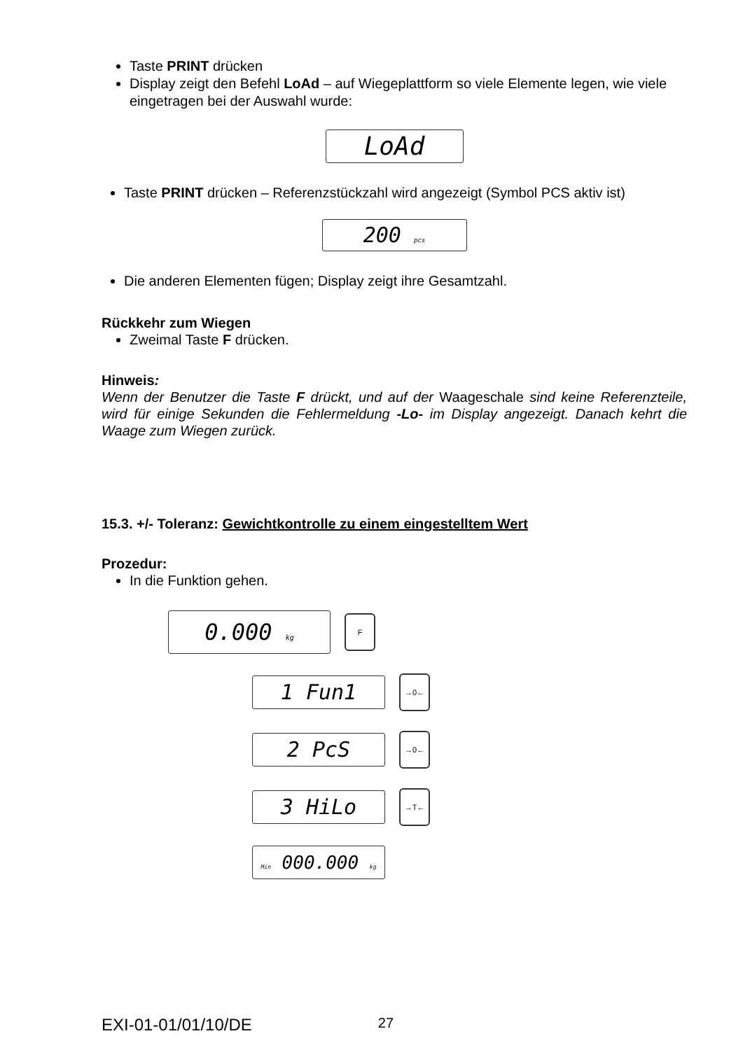Taste PRINT drücken
Display zeigt den Befehl LoAd – auf Wiegeplattform so viele Elemente legen, wie viele eingetragen bei der Auswahl wurde:
LoAd
Taste PRINT drücken – Referenzstückzahl wird angezeigt (Symbol PCS aktiv ist)
200 pcs
Die anderen Elementen fügen; Display zeigt ihre Gesamtzahl.
Rückkehr zum Wiegen
Zweimal Taste F drücken.
Hinweis:
Wenn der Benutzer die Taste F drückt, und auf der Waageschale sind keine Referenzteile, wird für einige Sekunden die Fehlermeldung -Lo- im Display angezeigt. Danach kehrt die Waage zum Wiegen zurück.
15.3. +/- Toleranz: Gewichtkontrolle zu einem eingestelltem Wert
Prozedur:
In die Funktion gehen.
0.000 kg
F
1 Fun1
→0←
2 PcS
→0←
3 HiLo
→T←
Min 000.000 kg
EXI-01-01/01/10/DE 27